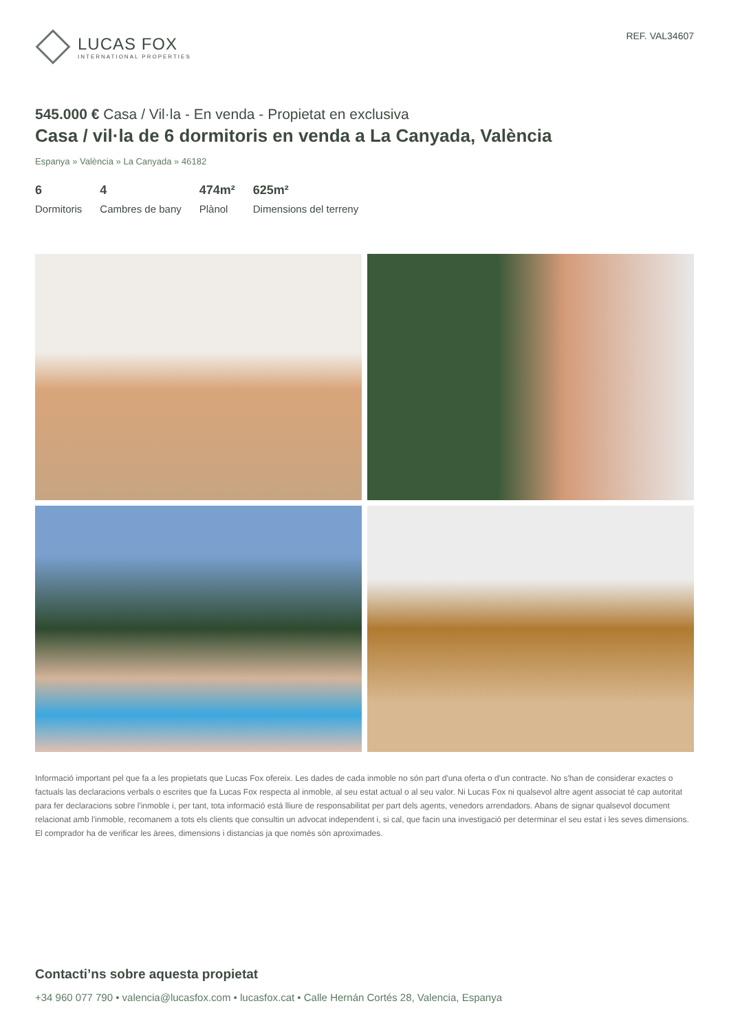LUCAS FOX
INTERNATIONAL PROPERTIES
REF. VAL34607
545.000 € Casa / Vil·la - En venda - Propietat en exclusiva
Casa / vil·la de 6 dormitoris en venda a La Canyada, València
Espanya » València » La Canyada » 46182
6
Dormitoris
4
Cambres de bany
474m²
Plànol
625m²
Dimensions del terreny
Informació important pel que fa a les propietats que Lucas Fox ofereix. Les dades de cada inmoble no són part d'una oferta o d'un contracte. No s'han de considerar exactes o factuals las declaracions verbals o escrites que fa Lucas Fox respecta al inmoble, al seu estat actual o al seu valor. Ni Lucas Fox ni qualsevol altre agent associat té cap autoritat para fer declaracions sobre l'inmoble i, per tant, tota informació está lliure de responsabilitat per part dels agents, venedors arrendadors. Abans de signar qualsevol document relacionat amb l'inmoble, recomanem a tots els clients que consultin un advocat independent i, si cal, que facin una investigació per determinar el seu estat i les seves dimensions. El comprador ha de verificar les àrees, dimensions i distancias ja que només són aproximades.
Contacti’ns sobre aquesta propietat
+34 960 077 790 • valencia@lucasfox.com • lucasfox.cat • Calle Hernán Cortés 28, Valencia, Espanya